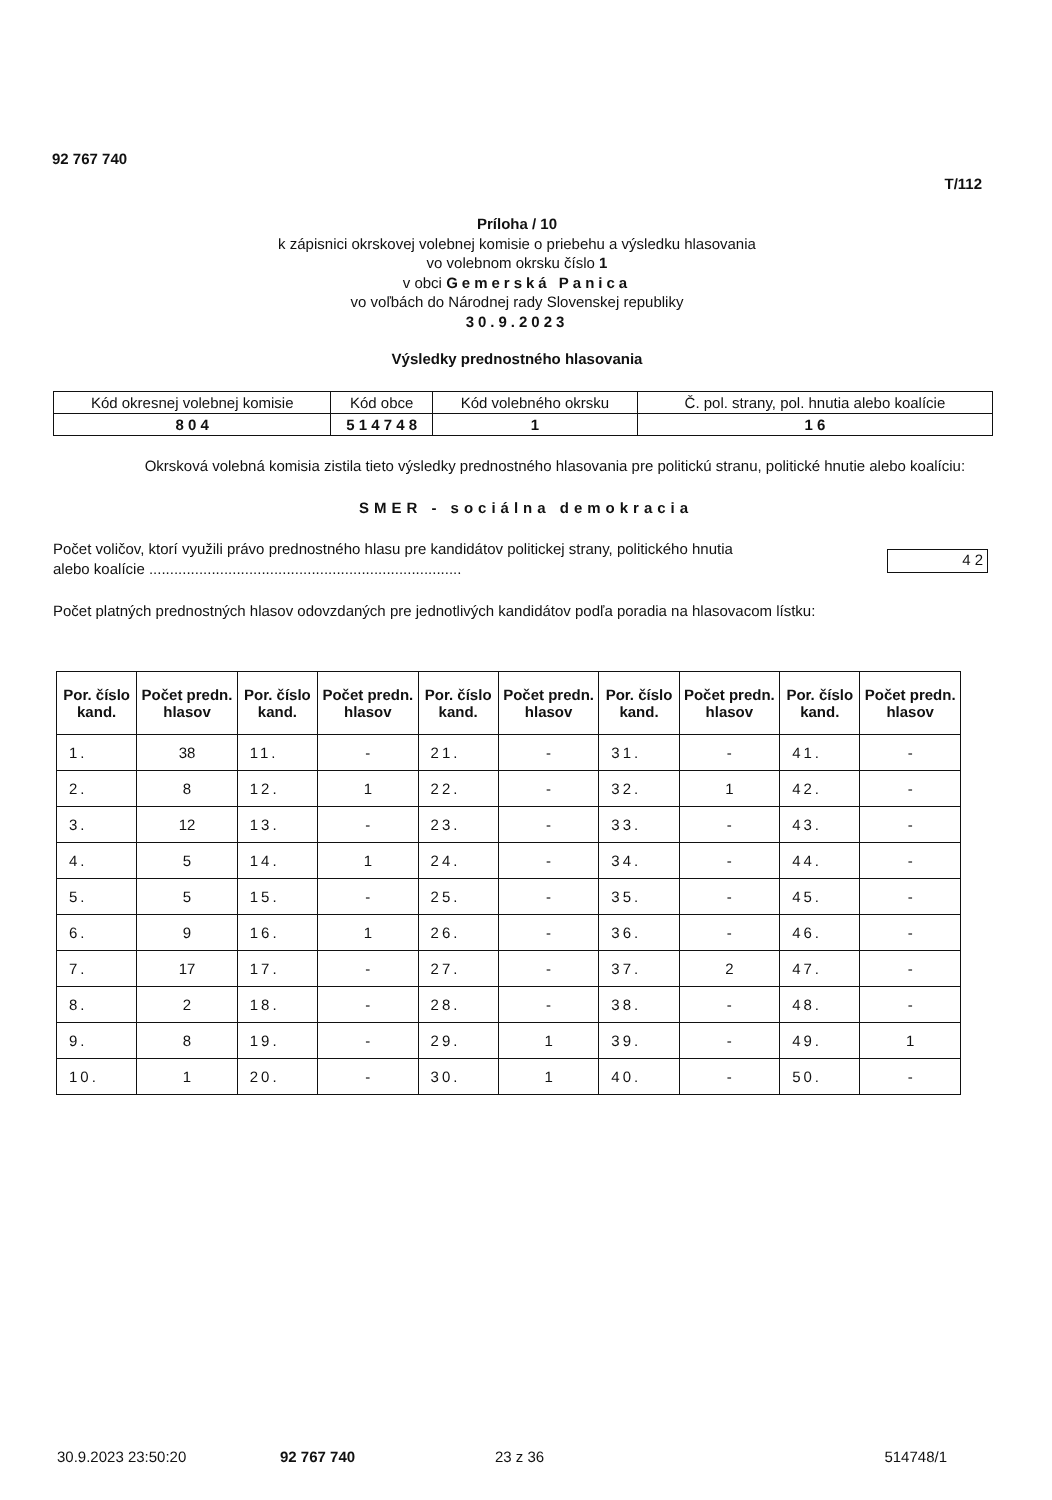92 767 740
T/112
Príloha / 10
k zápisnici okrskovej volebnej komisie o priebehu a výsledku hlasovania
vo volebnom okrsku číslo 1
v obci Gemerská Panica
vo voľbách do Národnej rady Slovenskej republiky
30.9.2023
Výsledky prednostného hlasovania
| Kód okresnej volebnej komisie | Kód obce | Kód volebného okrsku | Č. pol. strany, pol. hnutia alebo koalície |
| 8 0 4 | 5 1 4 7 4 8 | 1 | 1 6 |
Okrsková volebná komisia zistila tieto výsledky prednostného hlasovania pre politickú stranu, politické hnutie alebo koalíciu:
SMER - sociálna demokracia
Počet voličov, ktorí využili právo prednostného hlasu pre kandidátov politickej strany, politického hnutia
alebo koalície ...........................................................................
4 2
Počet platných prednostných hlasov odovzdaných pre jednotlivých kandidátov podľa poradia na hlasovacom lístku:
| Por. číslo kand. | Počet predn. hlasov | Por. číslo kand. | Počet predn. hlasov | Por. číslo kand. | Počet predn. hlasov | Por. číslo kand. | Počet predn. hlasov | Por. číslo kand. | Počet predn. hlasov |
| --- | --- | --- | --- | --- | --- | --- | --- | --- | --- |
| 1. | 38 | 11. | - | 21. | - | 31. | - | 41. | - |
| 2. | 8 | 12. | 1 | 22. | - | 32. | 1 | 42. | - |
| 3. | 12 | 13. | - | 23. | - | 33. | - | 43. | - |
| 4. | 5 | 14. | 1 | 24. | - | 34. | - | 44. | - |
| 5. | 5 | 15. | - | 25. | - | 35. | - | 45. | - |
| 6. | 9 | 16. | 1 | 26. | - | 36. | - | 46. | - |
| 7. | 17 | 17. | - | 27. | - | 37. | 2 | 47. | - |
| 8. | 2 | 18. | - | 28. | - | 38. | - | 48. | - |
| 9. | 8 | 19. | - | 29. | 1 | 39. | - | 49. | 1 |
| 10. | 1 | 20. | - | 30. | 1 | 40. | - | 50. | - |
30.9.2023 23:50:20 92 767 740 23 z 36 514748/1